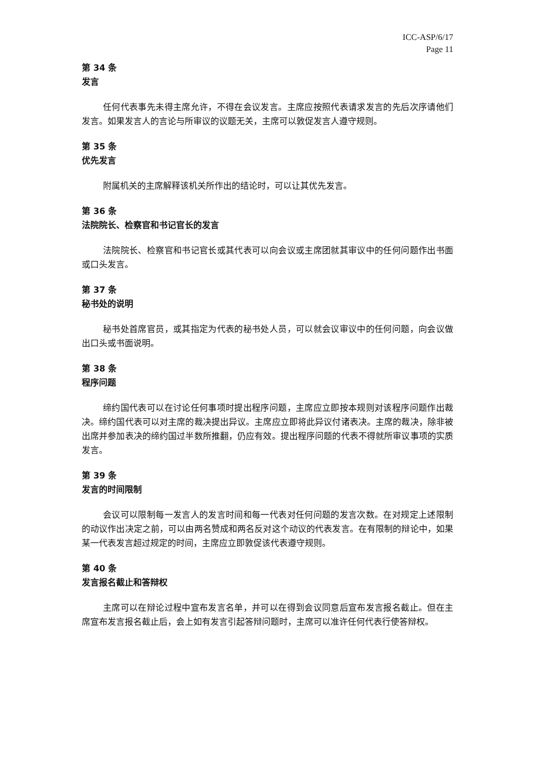ICC-ASP/6/17
Page 11
第 34 条
发言
任何代表事先未得主席允许，不得在会议发言。主席应按照代表请求发言的先后次序请他们发言。如果发言人的言论与所审议的议题无关，主席可以敦促发言人遵守规则。
第 35 条
优先发言
附属机关的主席解释该机关所作出的结论时，可以让其优先发言。
第 36 条
法院院长、检察官和书记官长的发言
法院院长、检察官和书记官长或其代表可以向会议或主席团就其审议中的任何问题作出书面或口头发言。
第 37 条
秘书处的说明
秘书处首席官员，或其指定为代表的秘书处人员，可以就会议审议中的任何问题，向会议做出口头或书面说明。
第 38 条
程序问题
缔约国代表可以在讨论任何事项时提出程序问题，主席应立即按本规则对该程序问题作出裁决。缔约国代表可以对主席的裁决提出异议。主席应立即将此异议付诸表决。主席的裁决，除非被出席并参加表决的缔约国过半数所推翻，仍应有效。提出程序问题的代表不得就所审议事项的实质发言。
第 39 条
发言的时间限制
会议可以限制每一发言人的发言时间和每一代表对任何问题的发言次数。在对规定上述限制的动议作出决定之前，可以由两名赞成和两名反对这个动议的代表发言。在有限制的辩论中，如果某一代表发言超过规定的时间，主席应立即敦促该代表遵守规则。
第 40 条
发言报名截止和答辩权
主席可以在辩论过程中宣布发言名单，并可以在得到会议同意后宣布发言报名截止。但在主席宣布发言报名截止后，会上如有发言引起答辩问题时，主席可以准许任何代表行使答辩权。